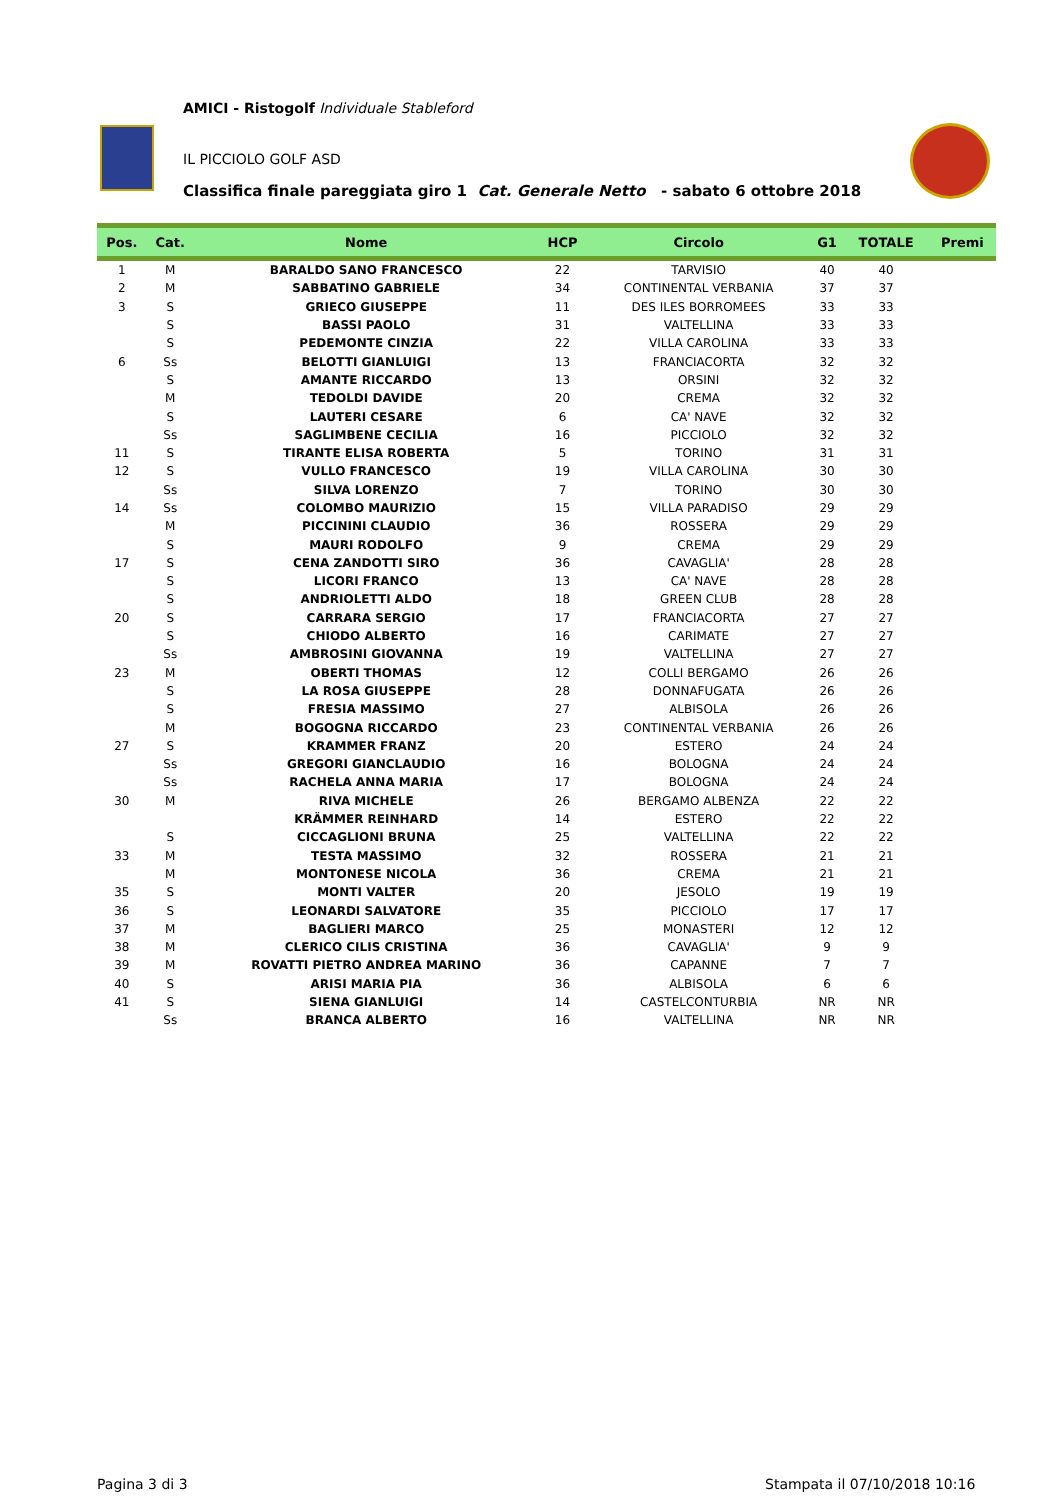AMICI - Ristogolf Individuale Stableford
IL PICCIOLO GOLF ASD
Classifica finale pareggiata giro 1 Cat. Generale Netto - sabato 6 ottobre 2018
| Pos. | Cat. | Nome | HCP | Circolo | G1 | TOTALE | Premi |
| --- | --- | --- | --- | --- | --- | --- | --- |
| 1 | M | BARALDO SANO FRANCESCO | 22 | TARVISIO | 40 | 40 | |
| 2 | M | SABBATINO GABRIELE | 34 | CONTINENTAL VERBANIA | 37 | 37 | |
| 3 | S | GRIECO GIUSEPPE | 11 | DES ILES BORROMEES | 33 | 33 | |
| | S | BASSI PAOLO | 31 | VALTELLINA | 33 | 33 | |
| | S | PEDEMONTE CINZIA | 22 | VILLA CAROLINA | 33 | 33 | |
| 6 | Ss | BELOTTI GIANLUIGI | 13 | FRANCIACORTA | 32 | 32 | |
| | S | AMANTE RICCARDO | 13 | ORSINI | 32 | 32 | |
| | M | TEDOLDI DAVIDE | 20 | CREMA | 32 | 32 | |
| | S | LAUTERI CESARE | 6 | CA' NAVE | 32 | 32 | |
| | Ss | SAGLIMBENE CECILIA | 16 | PICCIOLO | 32 | 32 | |
| 11 | S | TIRANTE ELISA ROBERTA | 5 | TORINO | 31 | 31 | |
| 12 | S | VULLO FRANCESCO | 19 | VILLA CAROLINA | 30 | 30 | |
| | Ss | SILVA LORENZO | 7 | TORINO | 30 | 30 | |
| 14 | Ss | COLOMBO MAURIZIO | 15 | VILLA PARADISO | 29 | 29 | |
| | M | PICCININI CLAUDIO | 36 | ROSSERA | 29 | 29 | |
| | S | MAURI RODOLFO | 9 | CREMA | 29 | 29 | |
| 17 | S | CENA ZANDOTTI SIRO | 36 | CAVAGLIA' | 28 | 28 | |
| | S | LICORI FRANCO | 13 | CA' NAVE | 28 | 28 | |
| | S | ANDRIOLETTI ALDO | 18 | GREEN CLUB | 28 | 28 | |
| 20 | S | CARRARA SERGIO | 17 | FRANCIACORTA | 27 | 27 | |
| | S | CHIODO ALBERTO | 16 | CARIMATE | 27 | 27 | |
| | Ss | AMBROSINI GIOVANNA | 19 | VALTELLINA | 27 | 27 | |
| 23 | M | OBERTI THOMAS | 12 | COLLI BERGAMO | 26 | 26 | |
| | S | LA ROSA GIUSEPPE | 28 | DONNAFUGATA | 26 | 26 | |
| | S | FRESIA MASSIMO | 27 | ALBISOLA | 26 | 26 | |
| | M | BOGOGNA RICCARDO | 23 | CONTINENTAL VERBANIA | 26 | 26 | |
| 27 | S | KRAMMER FRANZ | 20 | ESTERO | 24 | 24 | |
| | Ss | GREGORI GIANCLAUDIO | 16 | BOLOGNA | 24 | 24 | |
| | Ss | RACHELA ANNA MARIA | 17 | BOLOGNA | 24 | 24 | |
| 30 | M | RIVA MICHELE | 26 | BERGAMO ALBENZA | 22 | 22 | |
| | | KRÄMMER REINHARD | 14 | ESTERO | 22 | 22 | |
| | S | CICCAGLIONI BRUNA | 25 | VALTELLINA | 22 | 22 | |
| 33 | M | TESTA MASSIMO | 32 | ROSSERA | 21 | 21 | |
| | M | MONTONESE NICOLA | 36 | CREMA | 21 | 21 | |
| 35 | S | MONTI VALTER | 20 | JESOLO | 19 | 19 | |
| 36 | S | LEONARDI SALVATORE | 35 | PICCIOLO | 17 | 17 | |
| 37 | M | BAGLIERI MARCO | 25 | MONASTERI | 12 | 12 | |
| 38 | M | CLERICO CILIS CRISTINA | 36 | CAVAGLIA' | 9 | 9 | |
| 39 | M | ROVATTI PIETRO ANDREA MARINO | 36 | CAPANNE | 7 | 7 | |
| 40 | S | ARISI MARIA PIA | 36 | ALBISOLA | 6 | 6 | |
| 41 | S | SIENA GIANLUIGI | 14 | CASTELCONTURBIA | NR | NR | |
| | Ss | BRANCA ALBERTO | 16 | VALTELLINA | NR | NR | |
Pagina 3 di 3 Stampata il 07/10/2018 10:16